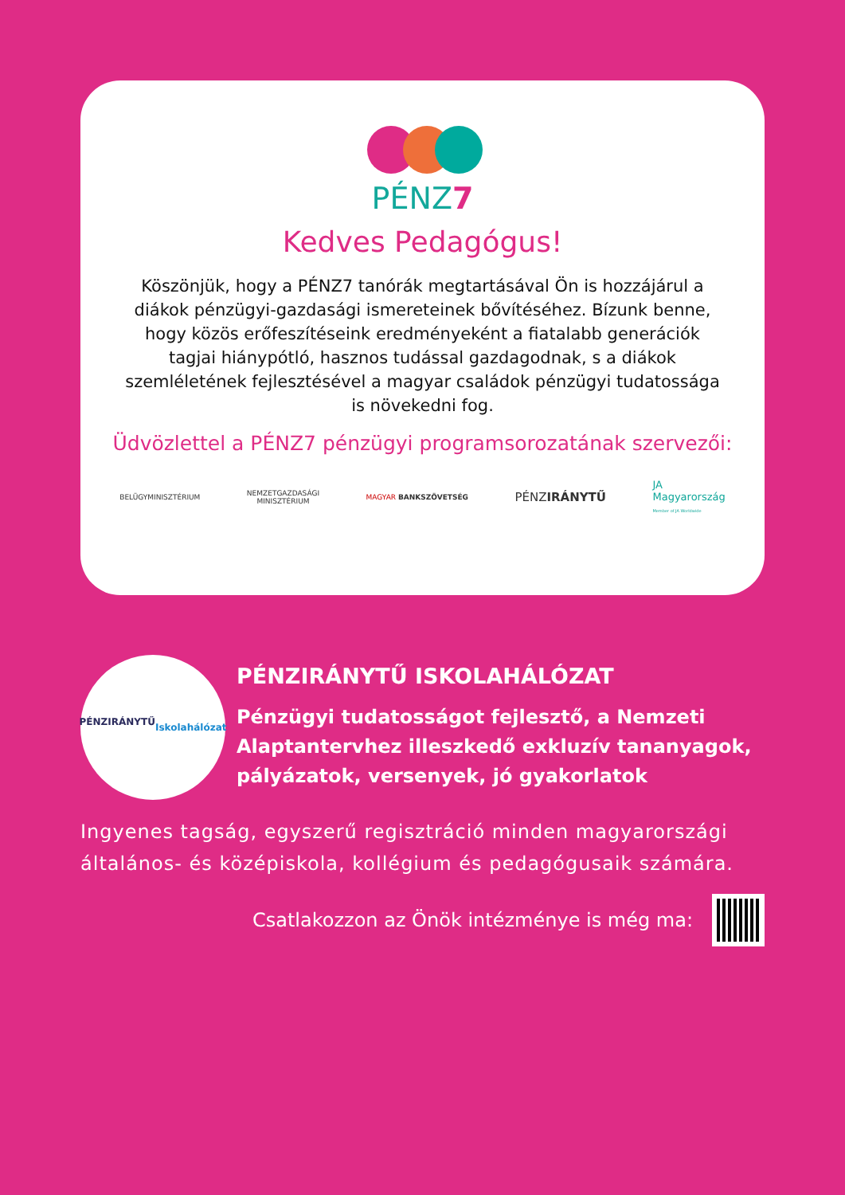PÉNZ7
Kedves Pedagógus!
Köszönjük, hogy a PÉNZ7 tanórák megtartásával Ön is hozzájárul a diákok pénzügyi-gazdasági ismereteinek bővítéséhez. Bízunk benne, hogy közös erőfeszítéseink eredményeként a fiatalabb generációk tagjai hiánypótló, hasznos tudással gazdagodnak, s a diákok szemléletének fejlesztésével a magyar családok pénzügyi tudatossága is növekedni fog.
Üdvözlettel a PÉNZ7 pénzügyi programsorozatának szervezői:
BELÜGYMINISZTÉRIUM
NEMZETGAZDASÁGI
MINISZTÉRIUM
MAGYAR BANKSZÖVETSÉG
PÉNZIRÁNYTŰ
JA
Magyarország
Member of JA Worldwide
PÉNZIRÁNYTŰ
Iskolahálózat
PÉNZIRÁNYTŰ ISKOLAHÁLÓZAT
Pénzügyi tudatosságot fejlesztő, a Nemzeti Alaptantervhez illeszkedő exkluzív tananyagok, pályázatok, versenyek, jó gyakorlatok
Ingyenes tagság, egyszerű regisztráció minden magyarországi általános- és középiskola, kollégium és pedagógusaik számára.
Csatlakozzon az Önök intézménye is még ma: